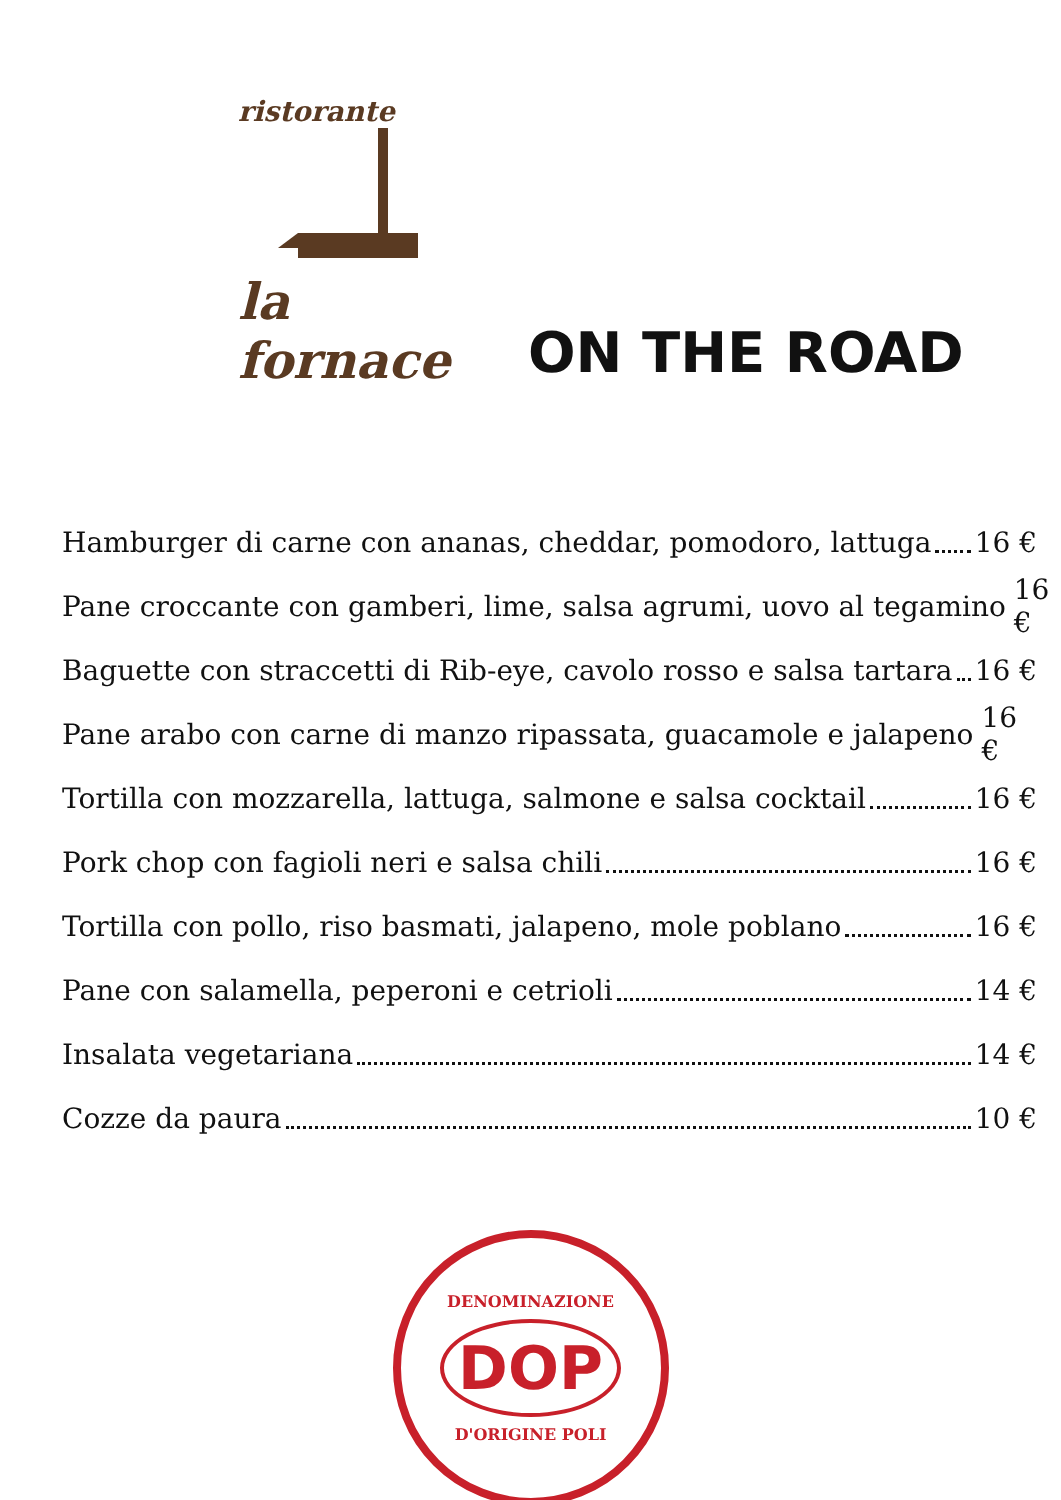ristorante
la fornace
ON THE ROAD
Hamburger di carne con ananas, cheddar, pomodoro, lattuga 16 €
Pane croccante con gamberi, lime, salsa agrumi, uovo al tegamino 16 €
Baguette con straccetti di Rib-eye, cavolo rosso e salsa tartara 16 €
Pane arabo con carne di manzo ripassata, guacamole e jalapeno 16 €
Tortilla con mozzarella, lattuga, salmone e salsa cocktail 16 €
Pork chop con fagioli neri e salsa chili 16 €
Tortilla con pollo, riso basmati, jalapeno, mole poblano 16 €
Pane con salamella, peperoni e cetrioli 14 €
Insalata vegetariana 14 €
Cozze da paura 10 €
DENOMINAZIONE
DOP
D'ORIGINE POLI